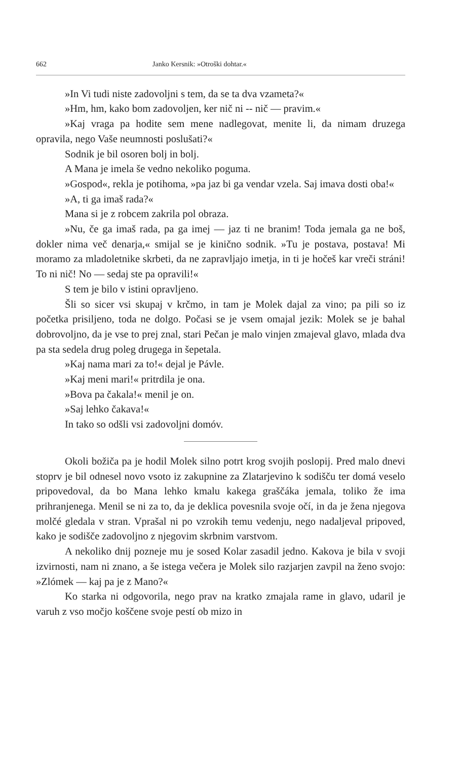662 Janko Kersnik: »Otroški dohtar.«
»In Vi tudi niste zadovoljni s tem, da se ta dva vzameta?«
»Hm, hm, kako bom zadovoljen, ker nič ni -- nič — pravim.«
»Kaj vraga pa hodite sem mene nadlegovat, menite li, da nimam druzega opravila, nego Vaše neumnosti poslušati?«
Sodnik je bil osoren bolj in bolj.
A Mana je imela še vedno nekoliko poguma.
»Gospod«, rekla je potihoma, »pa jaz bi ga vendar vzela. Saj imava dosti oba!«
»A, ti ga imaš rada?«
Mana si je z robcem zakrila pol obraza.
»Nu, če ga imaš rada, pa ga imej — jaz ti ne branim! Toda jemala ga ne boš, dokler nima več denarja,« smijal se je kinično sodnik. »Tu je postava, postava! Mi moramo za mladoletnike skrbeti, da ne zapravljajo imetja, in ti je hočeš kar vreči stráni! To ni nič! No — sedaj ste pa opravili!«
S tem je bilo v istini opravljeno.
Šli so sicer vsi skupaj v krčmo, in tam je Molek dajal za vino; pa pili so iz početka prisiljeno, toda ne dolgo. Počasi se je vsem omajal jezik: Molek se je bahal dobrovoljno, da je vse to prej znal, stari Pečan je malo vinjen zmajeval glavo, mlada dva pa sta sedela drug poleg drugega in šepetala.
»Kaj nama mari za to!« dejal je Pávle.
»Kaj meni mari!« pritrdila je ona.
»Bova pa čakala!« menil je on.
»Saj lehko čakava!«
In tako so odšli vsi zadovoljni domóv.
Okoli božiča pa je hodil Molek silno potrt krog svojih poslopij. Pred malo dnevi stoprv je bil odnesel novo vsoto iz zakupnine za Zlatarjevino k sodišču ter domá veselo pripovedoval, da bo Mana lehko kmalu kakega graščáka jemala, toliko že ima prihranjenega. Menil se ni za to, da je deklica povesnila svoje očí, in da je žena njegova molčé gledala v stran. Vprašal ni po vzrokih temu vedenju, nego nadaljeval pripoved, kako je sodišče zadovoljno z njegovim skrbnim varstvom.
A nekoliko dnij pozneje mu je sosed Kolar zasadil jedno. Kakova je bila v svoji izvirnosti, nam ni znano, a še istega večera je Molek silo razjarjen zavpil na ženo svojo: »Zlómek — kaj pa je z Mano?«
Ko starka ni odgovorila, nego prav na kratko zmajala rame in glavo, udaril je varuh z vso močjo koščene svoje pestí ob mizo in